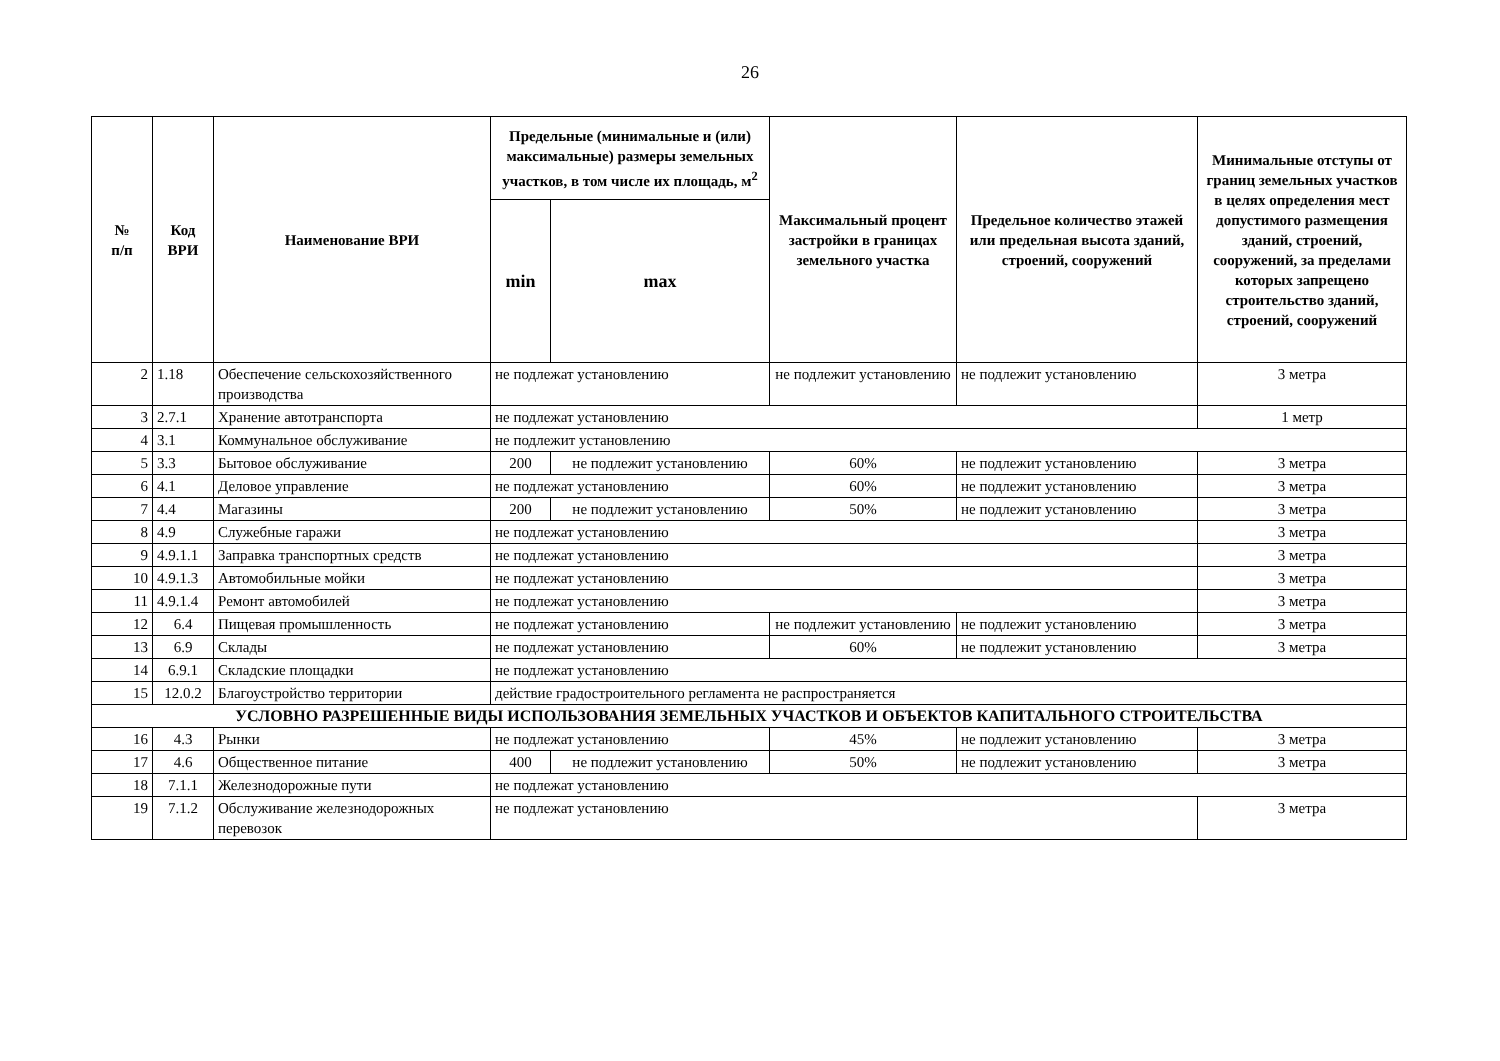26
| № п/п | Код ВРИ | Наименование ВРИ | Предельные (минимальные и (или) максимальные) размеры земельных участков, в том числе их площадь, м<sup>2</sup> | | Максимальный процент застройки в границах земельного участка | Предельное количество этажей или предельная высота зданий, строений, сооружений | Минимальные отступы от границ земельных участков в целях определения мест допустимого размещения зданий, строений, сооружений, за пределами которых запрещено строительство зданий, строений, сооружений |
| --- | --- | --- | --- | --- | --- | --- | --- |
| | | | min | max | | | |
| 2 | 1.18 | Обеспечение сельскохозяйственного производства | не подлежат установлению | | не подлежит установлению | не подлежит установлению | 3 метра |
| 3 | 2.7.1 | Хранение автотранспорта | не подлежат установлению | | | | 1 метр |
| 4 | 3.1 | Коммунальное обслуживание | не подлежит установлению | | | | |
| 5 | 3.3 | Бытовое обслуживание | 200 | не подлежит установлению | 60% | не подлежит установлению | 3 метра |
| 6 | 4.1 | Деловое управление | не подлежат установлению | | 60% | не подлежит установлению | 3 метра |
| 7 | 4.4 | Магазины | 200 | не подлежит установлению | 50% | не подлежит установлению | 3 метра |
| 8 | 4.9 | Служебные гаражи | не подлежат установлению | | | | 3 метра |
| 9 | 4.9.1.1 | Заправка транспортных средств | не подлежат установлению | | | | 3 метра |
| 10 | 4.9.1.3 | Автомобильные мойки | не подлежат установлению | | | | 3 метра |
| 11 | 4.9.1.4 | Ремонт автомобилей | не подлежат установлению | | | | 3 метра |
| 12 | 6.4 | Пищевая промышленность | не подлежат установлению | | не подлежит установлению | не подлежит установлению | 3 метра |
| 13 | 6.9 | Склады | не подлежат установлению | | 60% | не подлежит установлению | 3 метра |
| 14 | 6.9.1 | Складские площадки | не подлежат установлению | | | | |
| 15 | 12.0.2 | Благоустройство территории | действие градостроительного регламента не распространяется | | | | |
| УСЛОВНО РАЗРЕШЕННЫЕ ВИДЫ ИСПОЛЬЗОВАНИЯ ЗЕМЕЛЬНЫХ УЧАСТКОВ И ОБЪЕКТОВ КАПИТАЛЬНОГО СТРОИТЕЛЬСТВА | | | | | | | |
| 16 | 4.3 | Рынки | не подлежат установлению | | 45% | не подлежит установлению | 3 метра |
| 17 | 4.6 | Общественное питание | 400 | не подлежит установлению | 50% | не подлежит установлению | 3 метра |
| 18 | 7.1.1 | Железнодорожные пути | не подлежат установлению | | | | |
| 19 | 7.1.2 | Обслуживание железнодорожных перевозок | не подлежат установлению | | | | 3 метра |